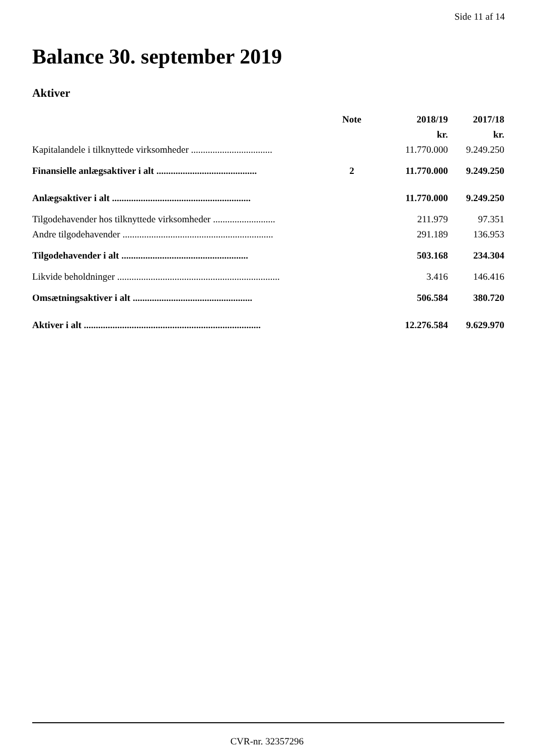Side 11 af 14
Balance 30. september 2019
Aktiver
| | Note | 2018/19 | 2017/18 |
| --- | --- | --- | --- |
| | | kr. | kr. |
| Kapitalandele i tilknyttede virksomheder .................................. | | 11.770.000 | 9.249.250 |
| Finansielle anlægsaktiver i alt .......................................... | 2 | 11.770.000 | 9.249.250 |
| Anlægsaktiver i alt .......................................................... | | 11.770.000 | 9.249.250 |
| Tilgodehavender hos tilknyttede virksomheder .......................... | | 211.979 | 97.351 |
| Andre tilgodehavender ............................................................... | | 291.189 | 136.953 |
| Tilgodehavender i alt ..................................................... | | 503.168 | 234.304 |
| Likvide beholdninger .................................................................... | | 3.416 | 146.416 |
| Omsætningsaktiver i alt .................................................. | | 506.584 | 380.720 |
| Aktiver i alt .......................................................................... | | 12.276.584 | 9.629.970 |
CVR-nr. 32357296